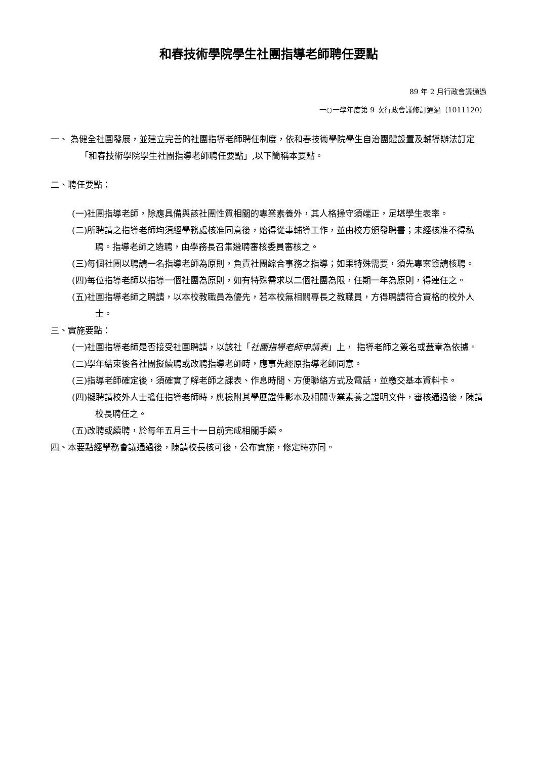和春技術學院學生社團指導老師聘任要點
89 年 2 月行政會議通過
一○一學年度第 9 次行政會議修訂通過（1011120）
一、 為健全社團發展，並建立完善的社團指導老師聘任制度，依和春技術學院學生自治團體設置及輔導辦法訂定「和春技術學院學生社團指導老師聘任要點」,以下簡稱本要點。
二、聘任要點：
(一)社團指導老師，除應具備與該社團性質相關的專業素養外，其人格操守須端正，足堪學生表率。
(二)所聘請之指導老師均須經學務處核准同意後，始得從事輔導工作，並由校方頒發聘書；未經核准不得私聘。指導老師之遴聘，由學務長召集遴聘審核委員審核之。
(三)每個社團以聘請一名指導老師為原則，負責社團綜合事務之指導；如果特殊需要，須先專案簽請核聘。
(四)每位指導老師以指導一個社團為原則，如有特殊需求以二個社團為限，任期一年為原則，得連任之。
(五)社團指導老師之聘請，以本校教職員為優先，若本校無相關專長之教職員，方得聘請符合資格的校外人士。
三、實施要點：
(一)社團指導老師是否接受社團聘請，以該社「社團指導老師申請表」上， 指導老師之簽名或蓋章為依據。
(二)學年結束後各社團擬續聘或改聘指導老師時，應事先經原指導老師同意。
(三)指導老師確定後，須確實了解老師之課表、作息時間、方便聯絡方式及電話，並繳交基本資料卡。
(四)擬聘請校外人士擔任指導老師時，應檢附其學歷證件影本及相關專業素養之證明文件，審核通過後，陳請校長聘任之。
(五)改聘或續聘，於每年五月三十一日前完成相關手續。
四、本要點經學務會議通過後，陳請校長核可後，公布實施，修定時亦同。